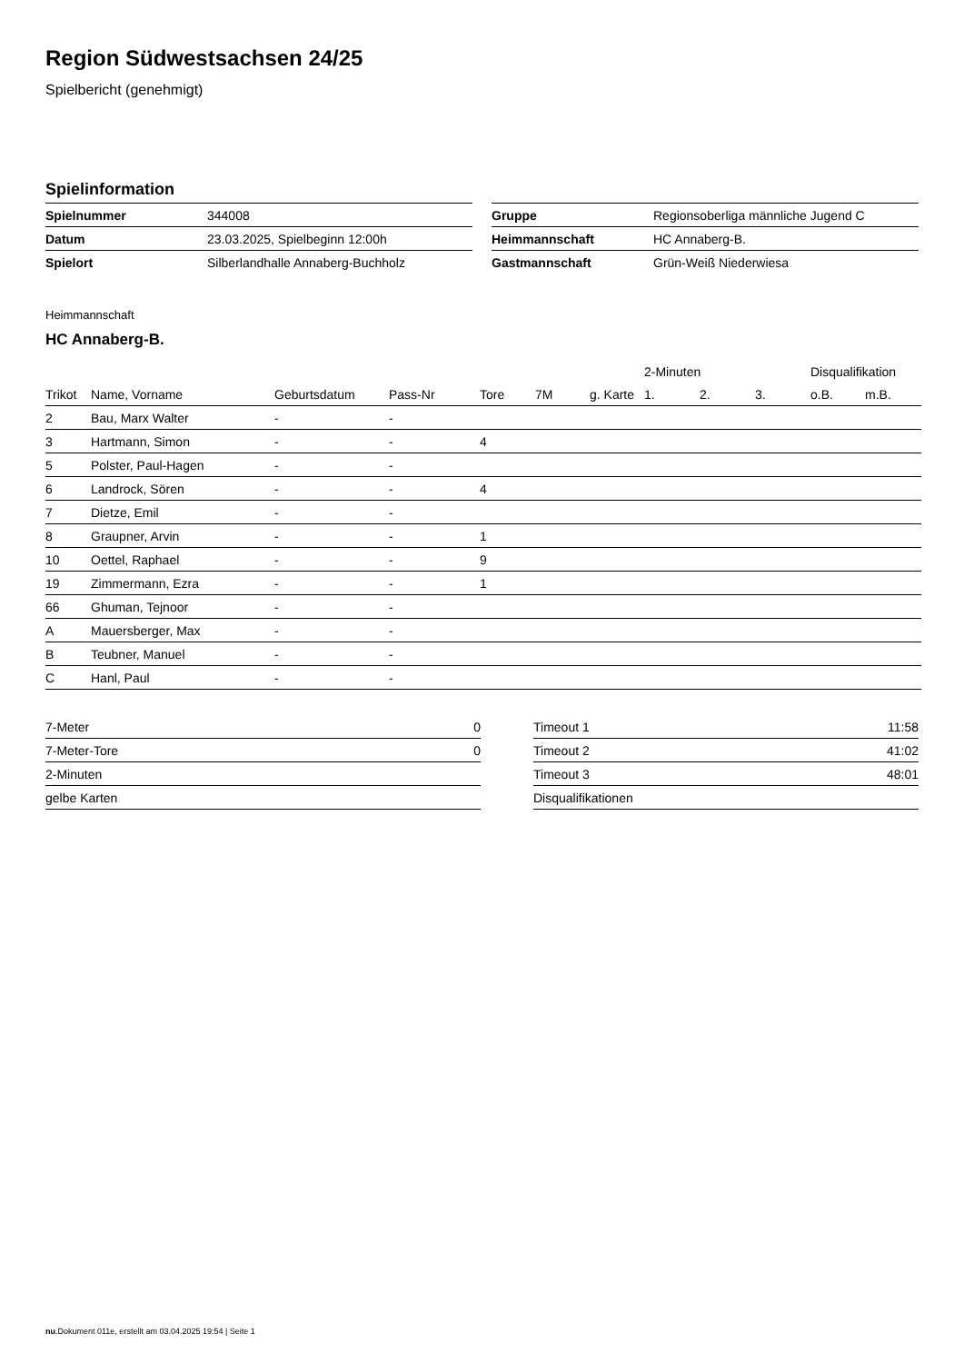Region Südwestsachsen 24/25
Spielbericht (genehmigt)
Spielinformation
| Spielnummer | 344008 |
| Datum | 23.03.2025, Spielbeginn 12:00h |
| Spielort | Silberlandhalle Annaberg-Buchholz |
| Gruppe | Regionsoberliga männliche Jugend C |
| Heimmannschaft | HC Annaberg-B. |
| Gastmannschaft | Grün-Weiß Niederwiesa |
Heimmannschaft
HC Annaberg-B.
| | | | | | | | 2-Minuten | | | Disqualifikation | |
| --- | --- | --- | --- | --- | --- | --- | --- | --- | --- | --- | --- |
| Trikot | Name, Vorname | Geburtsdatum | Pass-Nr | Tore | 7M | g. Karte | 1. | 2. | 3. | o.B. | m.B. |
| 2 | Bau, Marx Walter | - | - | | | | | | | | |
| 3 | Hartmann, Simon | - | - | 4 | | | | | | | |
| 5 | Polster, Paul-Hagen | - | - | | | | | | | | |
| 6 | Landrock, Sören | - | - | 4 | | | | | | | |
| 7 | Dietze, Emil | - | - | | | | | | | | |
| 8 | Graupner, Arvin | - | - | 1 | | | | | | | |
| 10 | Oettel, Raphael | - | - | 9 | | | | | | | |
| 19 | Zimmermann, Ezra | - | - | 1 | | | | | | | |
| 66 | Ghuman, Tejnoor | - | - | | | | | | | | |
| A | Mauersberger, Max | - | - | | | | | | | | |
| B | Teubner, Manuel | - | - | | | | | | | | |
| C | Hanl, Paul | - | - | | | | | | | | |
| 7-Meter | 0 |
| 7-Meter-Tore | 0 |
| 2-Minuten | |
| gelbe Karten | |
| Timeout 1 | 11:58 |
| Timeout 2 | 41:02 |
| Timeout 3 | 48:01 |
| Disqualifikationen | |
nu.Dokument 011e, erstellt am 03.04.2025 19:54 | Seite 1